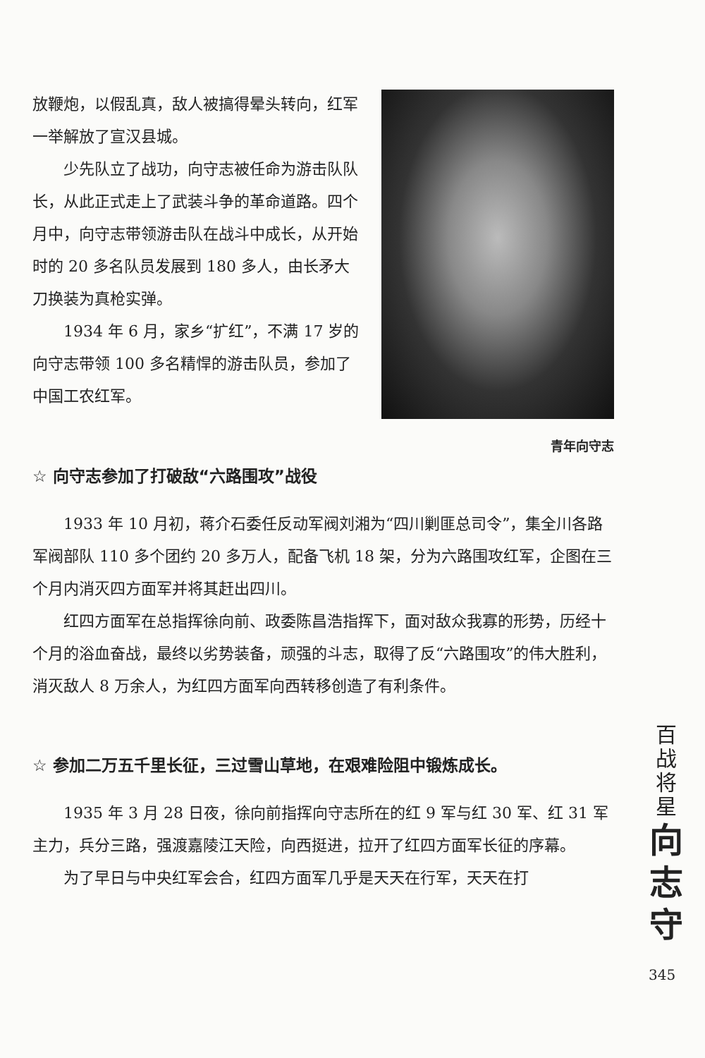放鞭炮，以假乱真，敌人被搞得晕头转向，红军一举解放了宣汉县城。
少先队立了战功，向守志被任命为游击队队长，从此正式走上了武装斗争的革命道路。四个月中，向守志带领游击队在战斗中成长，从开始时的 20 多名队员发展到 180 多人，由长矛大刀换装为真枪实弹。
1934 年 6 月，家乡“扩红”，不满 17 岁的向守志带领 100 多名精悍的游击队员，参加了中国工农红军。
青年向守志
☆ 向守志参加了打破敌“六路围攻”战役
1933 年 10 月初，蒋介石委任反动军阀刘湘为“四川剿匪总司令”，集全川各路军阀部队 110 多个团约 20 多万人，配备飞机 18 架，分为六路围攻红军，企图在三个月内消灭四方面军并将其赶出四川。
红四方面军在总指挥徐向前、政委陈昌浩指挥下，面对敌众我寡的形势，历经十个月的浴血奋战，最终以劣势装备，顽强的斗志，取得了反“六路围攻”的伟大胜利，消灭敌人 8 万余人，为红四方面军向西转移创造了有利条件。
☆ 参加二万五千里长征，三过雪山草地，在艰难险阻中锻炼成长。
1935 年 3 月 28 日夜，徐向前指挥向守志所在的红 9 军与红 30 军、红 31 军主力，兵分三路，强渡嘉陵江天险，向西挺进，拉开了红四方面军长征的序幕。
为了早日与中央红军会合，红四方面军几乎是天天在行军，天天在打
百
战
将
星
向
志
守
345